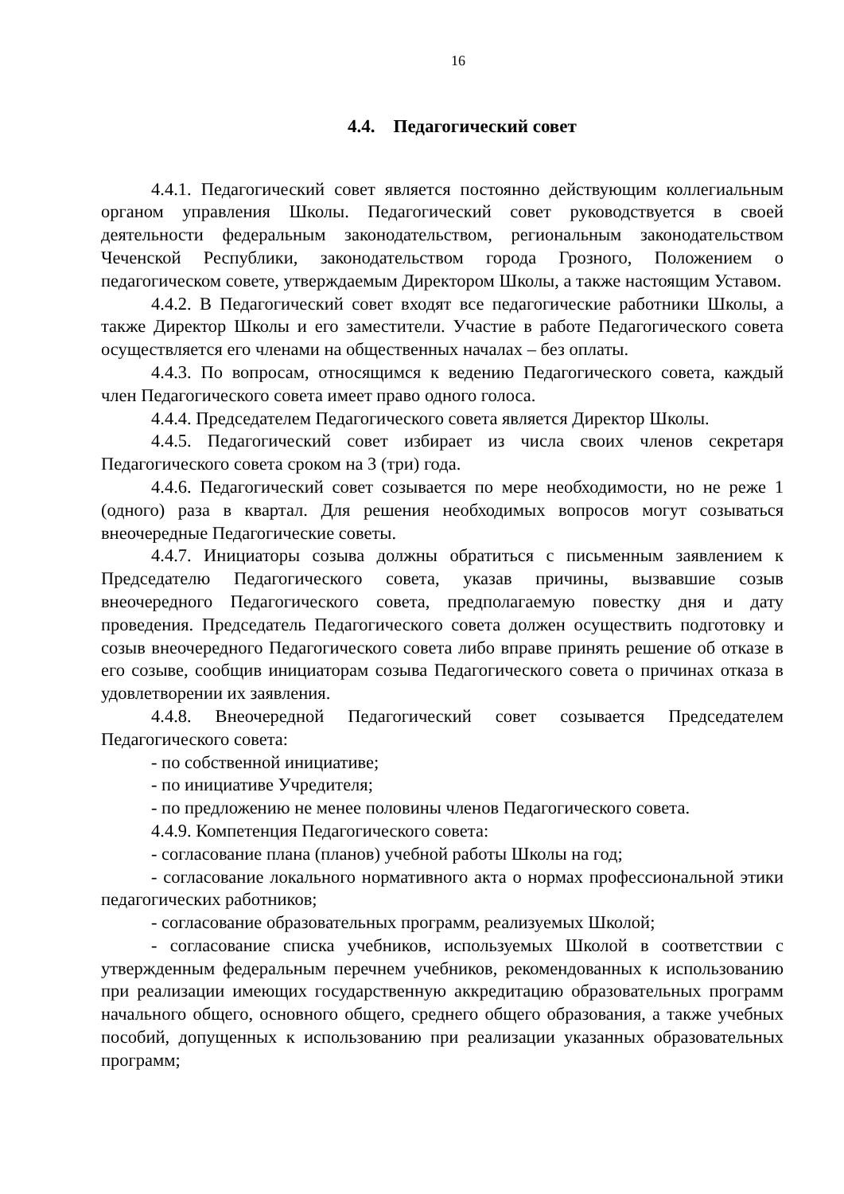16
4.4. Педагогический совет
4.4.1. Педагогический совет является постоянно действующим коллегиальным органом управления Школы. Педагогический совет руководствуется в своей деятельности федеральным законодательством, региональным законодательством Чеченской Республики, законодательством города Грозного, Положением о педагогическом совете, утверждаемым Директором Школы, а также настоящим Уставом.
4.4.2. В Педагогический совет входят все педагогические работники Школы, а также Директор Школы и его заместители. Участие в работе Педагогического совета осуществляется его членами на общественных началах – без оплаты.
4.4.3. По вопросам, относящимся к ведению Педагогического совета, каждый член Педагогического совета имеет право одного голоса.
4.4.4. Председателем Педагогического совета является Директор Школы.
4.4.5. Педагогический совет избирает из числа своих членов секретаря Педагогического совета сроком на 3 (три) года.
4.4.6. Педагогический совет созывается по мере необходимости, но не реже 1 (одного) раза в квартал. Для решения необходимых вопросов могут созываться внеочередные Педагогические советы.
4.4.7. Инициаторы созыва должны обратиться с письменным заявлением к Председателю Педагогического совета, указав причины, вызвавшие созыв внеочередного Педагогического совета, предполагаемую повестку дня и дату проведения. Председатель Педагогического совета должен осуществить подготовку и созыв внеочередного Педагогического совета либо вправе принять решение об отказе в его созыве, сообщив инициаторам созыва Педагогического совета о причинах отказа в удовлетворении их заявления.
4.4.8. Внеочередной Педагогический совет созывается Председателем Педагогического совета:
- по собственной инициативе;
- по инициативе Учредителя;
- по предложению не менее половины членов Педагогического совета.
4.4.9. Компетенция Педагогического совета:
- согласование плана (планов) учебной работы Школы на год;
- согласование локального нормативного акта о нормах профессиональной этики педагогических работников;
- согласование образовательных программ, реализуемых Школой;
- согласование списка учебников, используемых Школой в соответствии с утвержденным федеральным перечнем учебников, рекомендованных к использованию при реализации имеющих государственную аккредитацию образовательных программ начального общего, основного общего, среднего общего образования, а также учебных пособий, допущенных к использованию при реализации указанных образовательных программ;